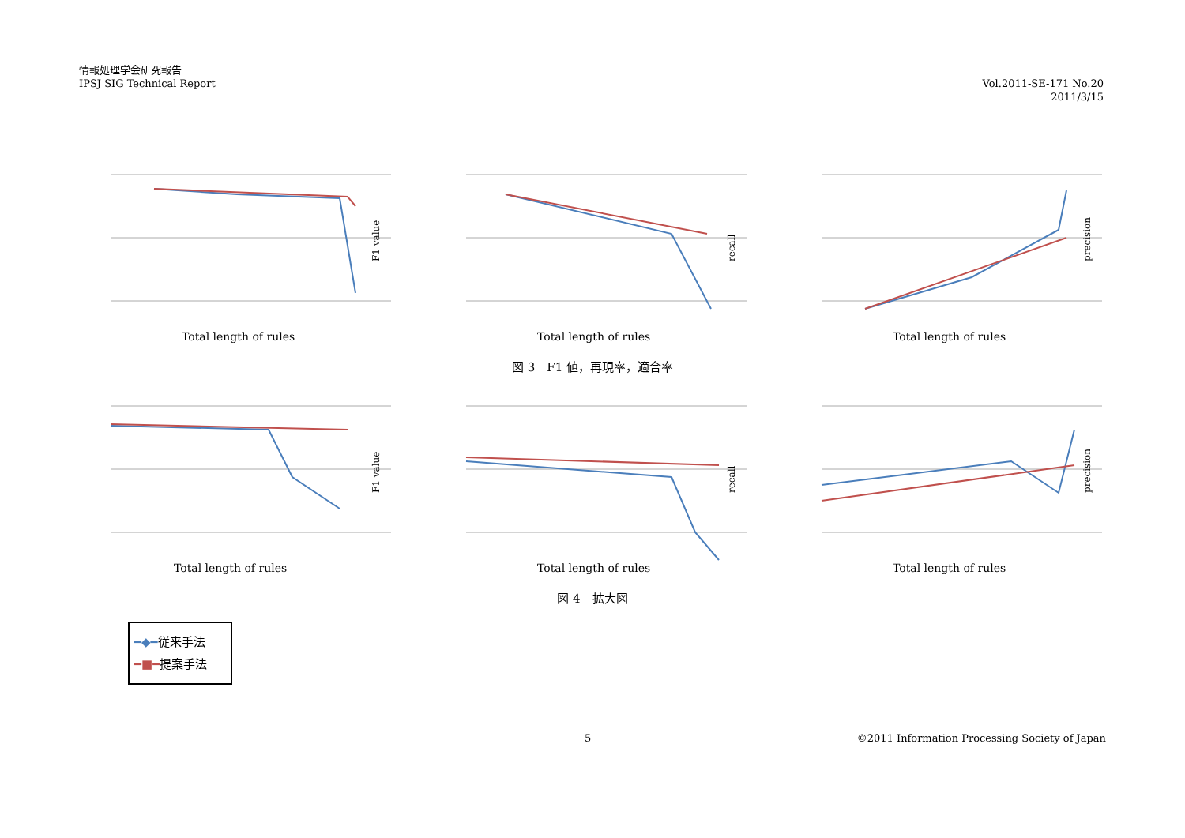情報処理学会研究報告
IPSJ SIG Technical Report
Vol.2011-SE-171 No.20
2011/3/15
F1 value
Total length of rules
recall
Total length of rules
precision
Total length of rules
図 3　F1 値，再現率，適合率
F1 value
Total length of rules
recall
Total length of rules
precision
Total length of rules
図 4　拡大図
━◆━従来手法
━■━提案手法
5 ©2011 Information Processing Society of Japan